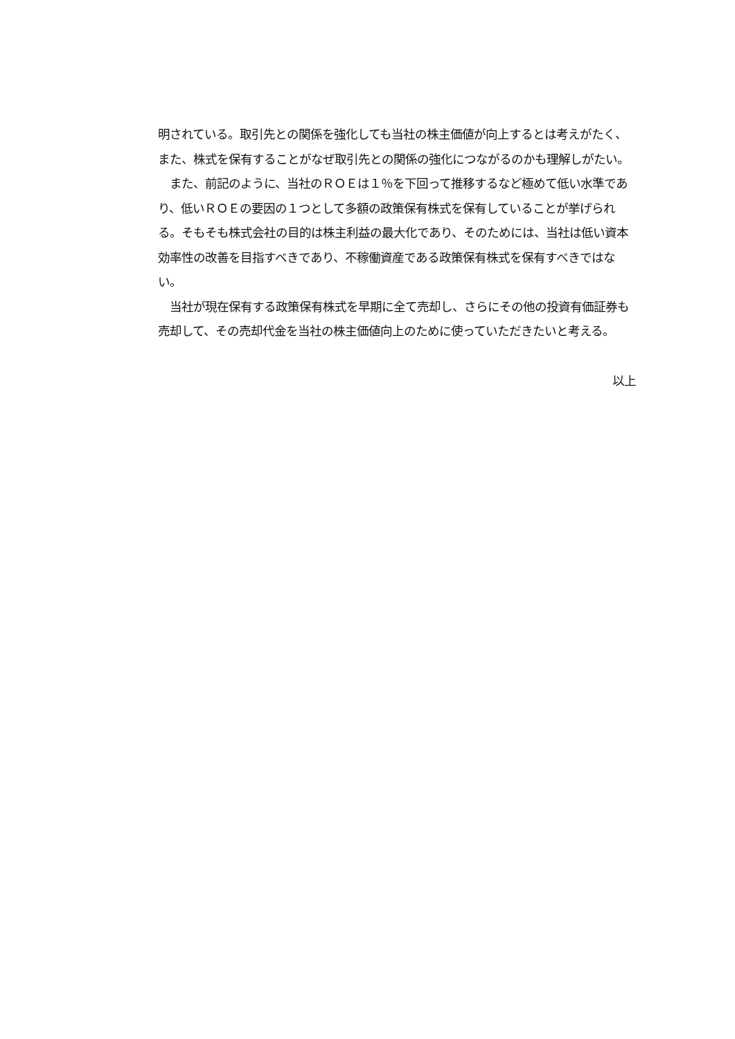明されている。取引先との関係を強化しても当社の株主価値が向上するとは考えがたく、また、株式を保有することがなぜ取引先との関係の強化につながるのかも理解しがたい。
　また、前記のように、当社のＲＯＥは１％を下回って推移するなど極めて低い水準であり、低いＲＯＥの要因の１つとして多額の政策保有株式を保有していることが挙げられる。そもそも株式会社の目的は株主利益の最大化であり、そのためには、当社は低い資本効率性の改善を目指すべきであり、不稼働資産である政策保有株式を保有すべきではない。
　当社が現在保有する政策保有株式を早期に全て売却し、さらにその他の投資有価証券も売却して、その売却代金を当社の株主価値向上のために使っていただきたいと考える。
以上